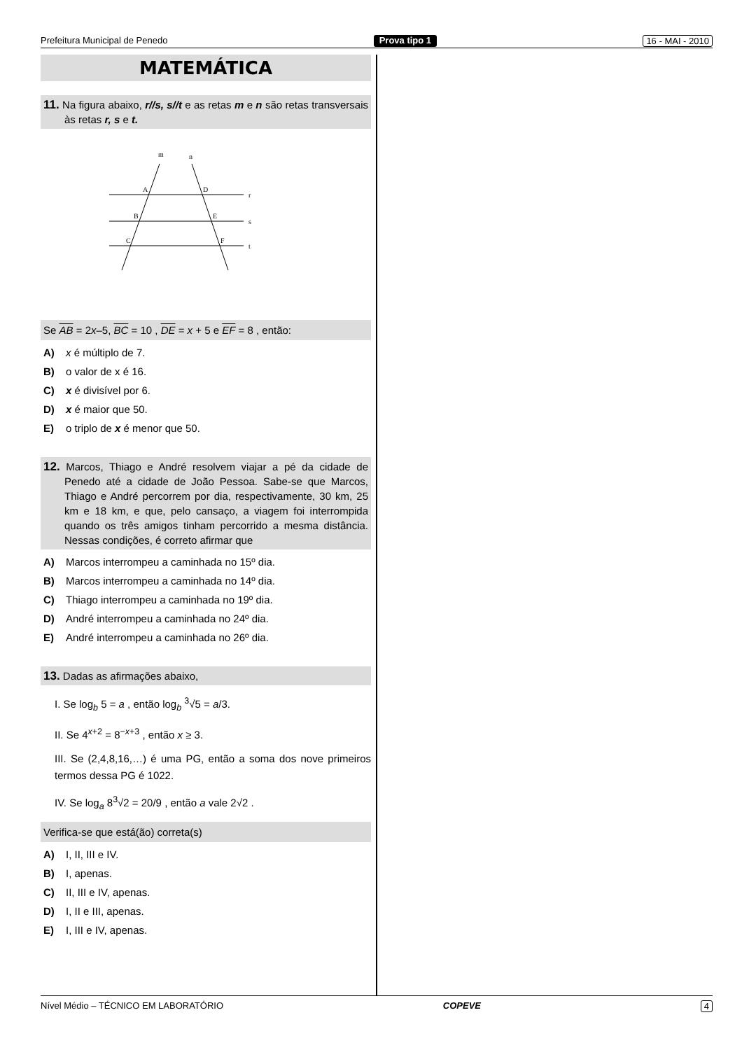Prefeitura Municipal de Penedo Prova tipo 1 16 - MAI - 2010
MATEMÁTICA
11. Na figura abaixo, r//s, s//t e as retas m e n são retas transversais às retas r, s e t.
m
n
r
s
t
A
D
B
E
C
F
Se AB = 2x–5, BC = 10 , DE = x + 5 e EF = 8 , então:
A) x é múltiplo de 7.
B) o valor de x é 16.
C) x é divisível por 6.
D) x é maior que 50.
E) o triplo de x é menor que 50.
12. Marcos, Thiago e André resolvem viajar a pé da cidade de Penedo até a cidade de João Pessoa. Sabe-se que Marcos, Thiago e André percorrem por dia, respectivamente, 30 km, 25 km e 18 km, e que, pelo cansaço, a viagem foi interrompida quando os três amigos tinham percorrido a mesma distância. Nessas condições, é correto afirmar que
A) Marcos interrompeu a caminhada no 15º dia.
B) Marcos interrompeu a caminhada no 14º dia.
C) Thiago interrompeu a caminhada no 19º dia.
D) André interrompeu a caminhada no 24º dia.
E) André interrompeu a caminhada no 26º dia.
13. Dadas as afirmações abaixo,
I. Se log<sub>b</sub> 5 = a , então log<sub>b</sub> <sup>3</sup>√5 = a/3.
II. Se 4<sup>x+2</sup> = 8<sup>−x+3</sup> , então x ≥ 3.
III. Se (2,4,8,16,…) é uma PG, então a soma dos nove primeiros termos dessa PG é 1022.
IV. Se log<sub>a</sub> 8<sup>3</sup>√2 = 20/9 , então a vale 2√2 .
Verifica-se que está(ão) correta(s)
A) I, II, III e IV.
B) I, apenas.
C) II, III e IV, apenas.
D) I, II e III, apenas.
E) I, III e IV, apenas.
Nível Médio – TÉCNICO EM LABORATÓRIO COPEVE 4